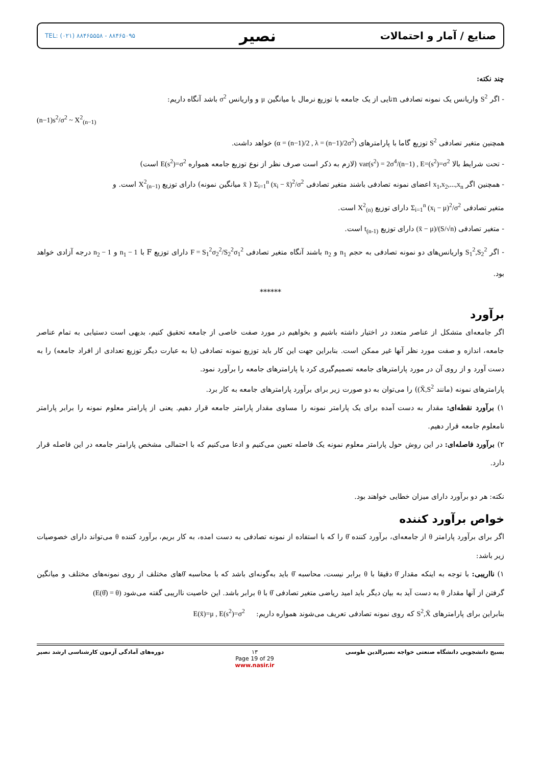صنایع / آمار و احتمالات نصیر TEL: (۰۲۱) ۸۸۴۶۵۵۵۸ - ۸۸۴۶۵۰۹۵
چند نکته:
- اگر S<sup>2</sup> واریانس یک نمونه تصادفی nتایی از یک جامعه با توزیع نرمال با میانگین μ و واریانس σ<sup>2</sup> باشد آنگاه داریم:
(n−1)s<sup>2</sup>/σ<sup>2</sup> ~ X<sup>2</sup><sub>(n−1)</sub>
همچنین متغیر تصادفی S<sup>2</sup> توزیع گاما با پارامترهای (α = (n−1)/2 , λ = (n−1)/2σ<sup>2</sup>) خواهد داشت.
- تحت شرایط بالا var(s<sup>2</sup>) = 2σ<sup>4</sup>/(n−1) , E=(s<sup>2</sup>)=σ<sup>2</sup> (لازم به ذکر است صرف نظر از نوع توزیع جامعه همواره E(s<sup>2</sup>)=σ<sup>2</sup> است)
- همچنین اگر x<sub>1</sub>,x<sub>2</sub>,...,x<sub>n</sub> اعضای نمونه تصادفی باشند متغیر تصادفی Σ<sub>i=1</sub><sup>n</sup> (x<sub>i</sub> − x̄)<sup>2</sup>/σ<sup>2</sup> ( x̄ میانگین نمونه) دارای توزیع X<sup>2</sup><sub>(n−1)</sub> است. و
متغیر تصادفی Σ<sub>i=1</sub><sup>n</sup> (x<sub>i</sub> − μ)<sup>2</sup>/σ<sup>2</sup> دارای توزیع X<sup>2</sup><sub>(n)</sub> است.
- متغیر تصادفی (x̄ − μ)/(S/√n) دارای توزیع t<sub>(n-1)</sub> است.
- اگر S<sub>1</sub><sup>2</sup>,S<sub>2</sub><sup>2</sup> واریانس‌های دو نمونه تصادفی به حجم n<sub>1</sub> و n<sub>2</sub> باشند آنگاه متغیر تصادفی F = S<sub>1</sub><sup>2</sup>σ<sub>2</sub><sup>2</sup>/S<sub>2</sub><sup>2</sup>σ<sub>1</sub><sup>2</sup> دارای توزیع F با n<sub>1</sub> − 1 و n<sub>2</sub> − 1 درجه آزادی خواهد بود.
******
برآورد
اگر جامعه‌ای متشکل از عناصر متعدد در اختیار داشته باشیم و بخواهیم در مورد صفت خاصی از جامعه تحقیق کنیم، بدیهی است دستیابی به تمام عناصر جامعه، اندازه و صفت مورد نظر آنها غیر ممکن است. بنابراین جهت این کار باید توزیع نمونه تصادفی (یا به عبارت دیگر توزیع تعدادی از افراد جامعه) را به دست آورد و از روی آن در مورد پارامترهای جامعه تصمیم‌گیری کرد یا پارامترهای جامعه را برآورد نمود.
پارامترهای نمونه (مانند (X̄,S<sup>2</sup>) را می‌توان به دو صورت زیر برای برآورد پارامترهای جامعه به کار برد.
۱) برآورد نقطه‌ای: مقدار به دست آمده برای یک پارامتر نمونه را مساوی مقدار پارامتر جامعه قرار دهیم. یعنی از پارامتر معلوم نمونه را برابر پارامتر نامعلوم جامعه قرار دهیم.
۲) برآورد فاصله‌ای: در این روش حول پارامتر معلوم نمونه یک فاصله تعیین می‌کنیم و ادعا می‌کنیم که با احتمالی مشخص پارامتر جامعه در این فاصله قرار دارد.
نکته: هر دو برآورد دارای میزان خطایی خواهند بود.
خواص برآورد کننده
اگر برای برآورد پارامتر θ از جامعه‌ای، برآورد کننده θ̂ را که با استفاده از نمونه تصادفی به دست امده، به کار بریم، برآورد کننده θ می‌تواند دارای خصوصیات زیر باشد:
۱) نااریبی: با توجه به اینکه مقدار θ̂ دقیقا با θ برابر نیست، محاسبه θ̂ باید به‌گونه‌ای باشد که با محاسبه θ̂های مختلف از روی نمونه‌های مختلف و میانگین گرفتن از آنها مقدار θ به دست آید به بیان دیگر باید امید ریاضی متغیر تصادفی θ̂ با θ برابر باشد. این خاصیت نااریبی گفته می‌شود (E(θ̂) = θ)
بنابراین برای پارامترهای S<sup>2</sup>,X̄ که روی نمونه تصادفی تعریف می‌شوند همواره داریم: E(x̄)=μ , E(s<sup>2</sup>)=σ<sup>2</sup>
بسیج دانشجویی دانشگاه صنعتی خواجه نصیرالدین طوسی ۱۳
Page 19 of 29
www.nasir.ir دوره‌های آمادگی آزمون کارشناسی ارشد نصیر